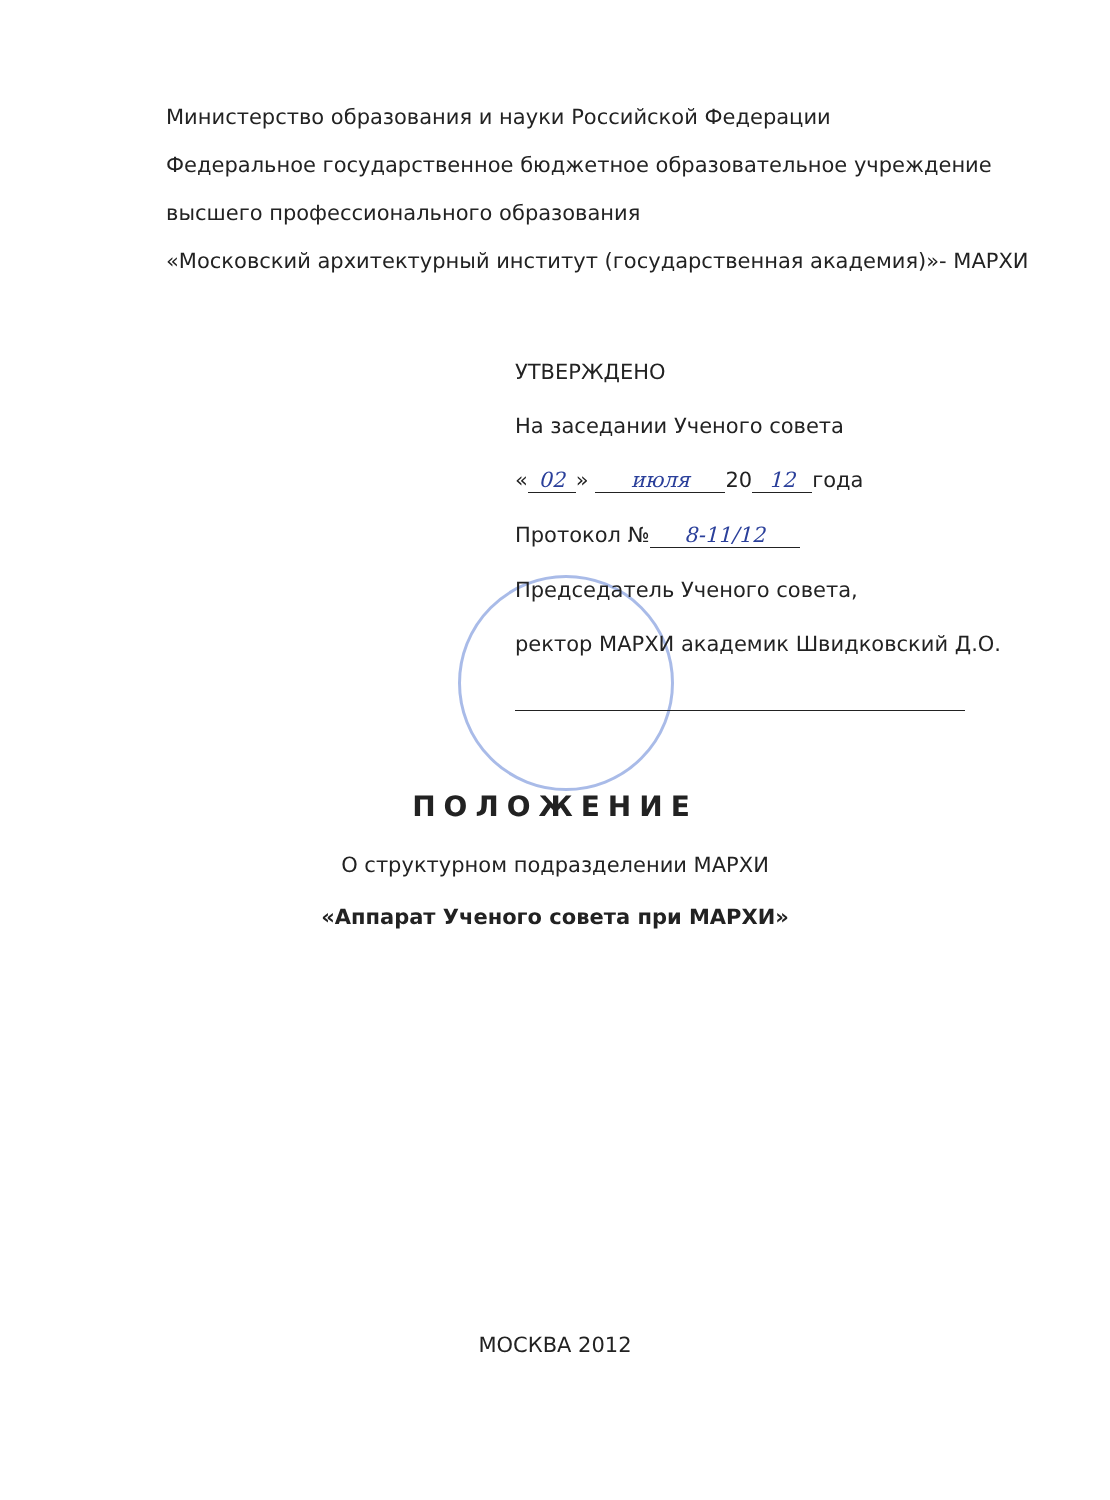Министерство образования и науки Российской Федерации
Федеральное государственное бюджетное образовательное учреждение
высшего профессионального образования
«Московский архитектурный институт (государственная академия)»- МАРХИ
УТВЕРЖДЕНО
На заседании Ученого совета
« 02 » июля 20 12 года
Протокол № 8-11/12
Председатель Ученого совета,
ректор МАРХИ академик Швидковский Д.О.
ПОЛОЖЕНИЕ
О структурном подразделении МАРХИ
«Аппарат Ученого совета при МАРХИ»
МОСКВА 2012